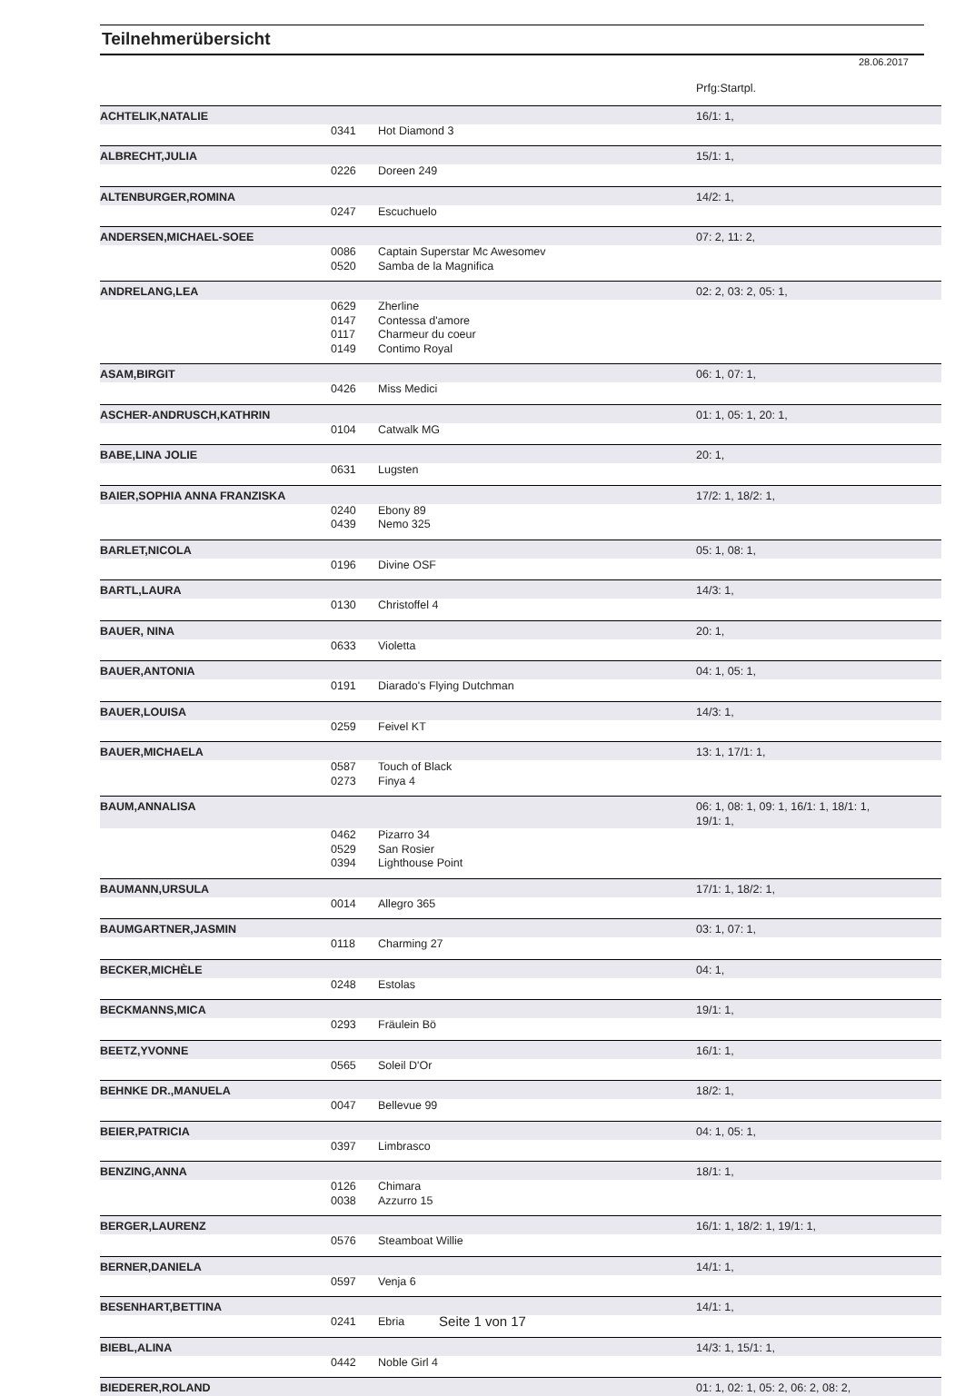Teilnehmerübersicht
28.06.2017
| | | | Prfg:Startpl. |
| ACHTELIK,NATALIE | | | 16/1: 1, |
| | 0341 | Hot Diamond 3 | |
| ALBRECHT,JULIA | | | 15/1: 1, |
| | 0226 | Doreen 249 | |
| ALTENBURGER,ROMINA | | | 14/2: 1, |
| | 0247 | Escuchuelo | |
| ANDERSEN,MICHAEL-SOEE | | | 07: 2, 11: 2, |
| | 0086 | Captain Superstar Mc Awesomev | |
| | 0520 | Samba de la Magnifica | |
| ANDRELANG,LEA | | | 02: 2, 03: 2, 05: 1, |
| | 0629 | Zherline | |
| | 0147 | Contessa d'amore | |
| | 0117 | Charmeur du coeur | |
| | 0149 | Contimo Royal | |
| ASAM,BIRGIT | | | 06: 1, 07: 1, |
| | 0426 | Miss Medici | |
| ASCHER-ANDRUSCH,KATHRIN | | | 01: 1, 05: 1, 20: 1, |
| | 0104 | Catwalk MG | |
| BABE,LINA JOLIE | | | 20: 1, |
| | 0631 | Lugsten | |
| BAIER,SOPHIA ANNA FRANZISKA | | | 17/2: 1, 18/2: 1, |
| | 0240 | Ebony 89 | |
| | 0439 | Nemo 325 | |
| BARLET,NICOLA | | | 05: 1, 08: 1, |
| | 0196 | Divine OSF | |
| BARTL,LAURA | | | 14/3: 1, |
| | 0130 | Christoffel 4 | |
| BAUER, NINA | | | 20: 1, |
| | 0633 | Violetta | |
| BAUER,ANTONIA | | | 04: 1, 05: 1, |
| | 0191 | Diarado's Flying Dutchman | |
| BAUER,LOUISA | | | 14/3: 1, |
| | 0259 | Feivel KT | |
| BAUER,MICHAELA | | | 13: 1, 17/1: 1, |
| | 0587 | Touch of Black | |
| | 0273 | Finya 4 | |
| BAUM,ANNALISA | | | 06: 1, 08: 1, 09: 1, 16/1: 1, 18/1: 1, 19/1: 1, |
| | 0462 | Pizarro 34 | |
| | 0529 | San Rosier | |
| | 0394 | Lighthouse Point | |
| BAUMANN,URSULA | | | 17/1: 1, 18/2: 1, |
| | 0014 | Allegro 365 | |
| BAUMGARTNER,JASMIN | | | 03: 1, 07: 1, |
| | 0118 | Charming 27 | |
| BECKER,MICHÈLE | | | 04: 1, |
| | 0248 | Estolas | |
| BECKMANNS,MICA | | | 19/1: 1, |
| | 0293 | Fräulein Bö | |
| BEETZ,YVONNE | | | 16/1: 1, |
| | 0565 | Soleil D'Or | |
| BEHNKE DR.,MANUELA | | | 18/2: 1, |
| | 0047 | Bellevue 99 | |
| BEIER,PATRICIA | | | 04: 1, 05: 1, |
| | 0397 | Limbrasco | |
| BENZING,ANNA | | | 18/1: 1, |
| | 0126 | Chimara | |
| | 0038 | Azzurro 15 | |
| BERGER,LAURENZ | | | 16/1: 1, 18/2: 1, 19/1: 1, |
| | 0576 | Steamboat Willie | |
| BERNER,DANIELA | | | 14/1: 1, |
| | 0597 | Venja 6 | |
| BESENHART,BETTINA | | | 14/1: 1, |
| | 0241 | Ebria | |
| BIEBL,ALINA | | | 14/3: 1, 15/1: 1, |
| | 0442 | Noble Girl 4 | |
| BIEDERER,ROLAND | | | 01: 1, 02: 1, 05: 2, 06: 2, 08: 2, |
Seite 1 von 17